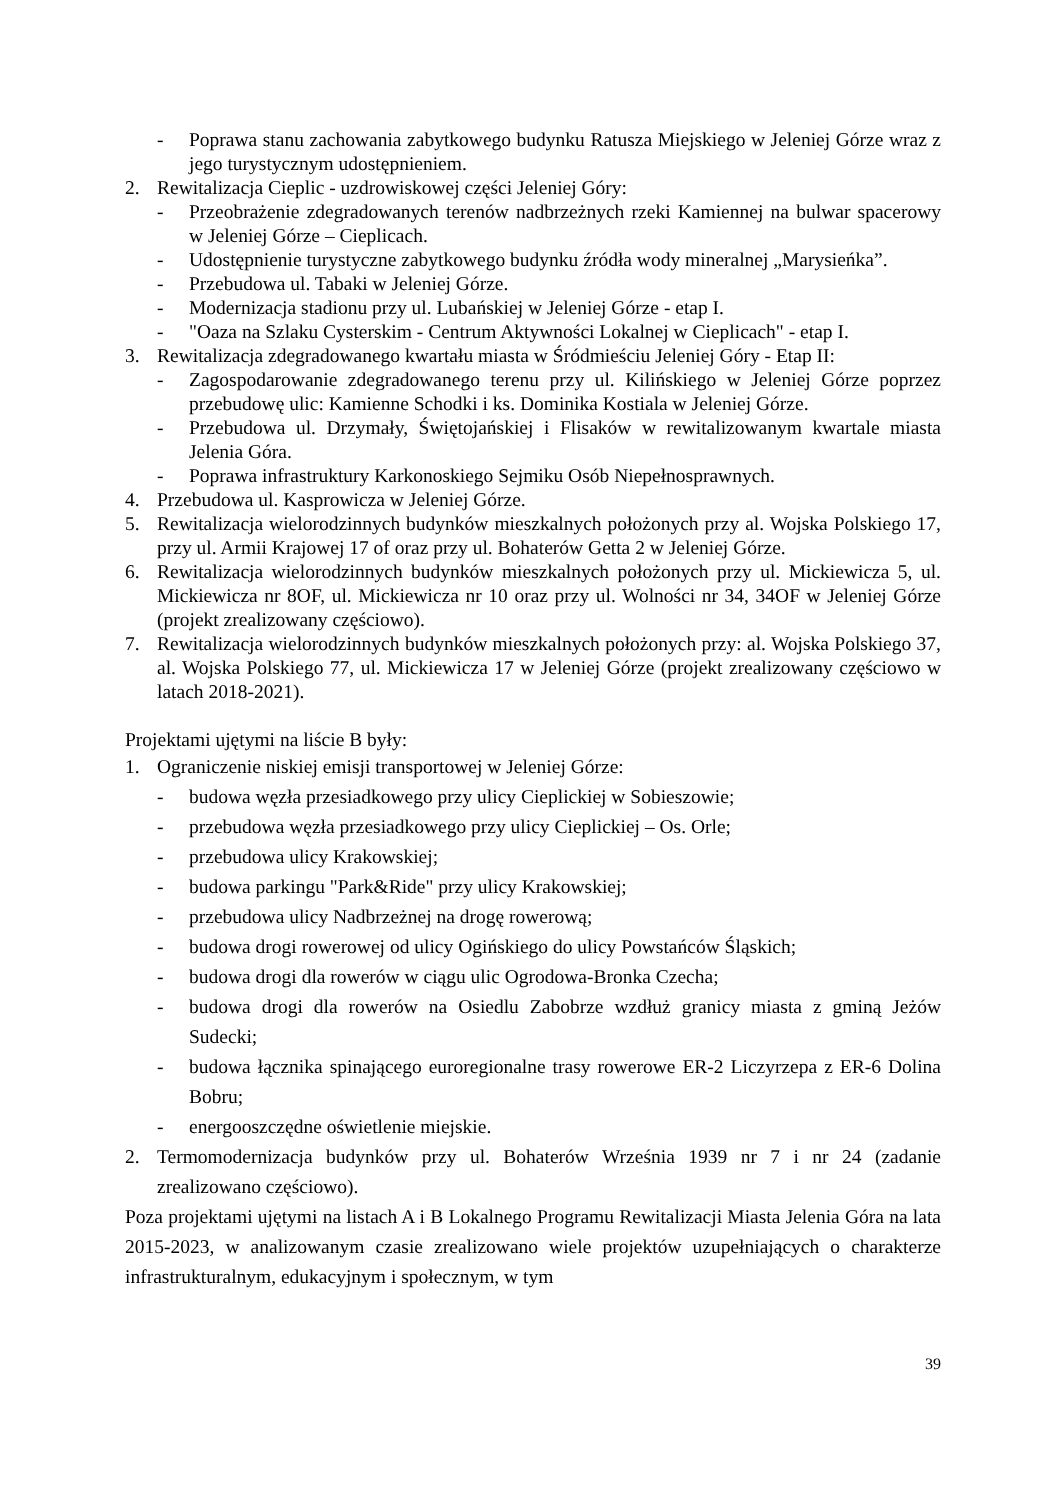- Poprawa stanu zachowania zabytkowego budynku Ratusza Miejskiego w Jeleniej Górze wraz z jego turystycznym udostępnieniem.
2. Rewitalizacja Cieplic - uzdrowiskowej części Jeleniej Góry:
- Przeobrażenie zdegradowanych terenów nadbrzeżnych rzeki Kamiennej na bulwar spacerowy w Jeleniej Górze – Cieplicach.
- Udostępnienie turystyczne zabytkowego budynku źródła wody mineralnej „Marysieńka”.
- Przebudowa ul. Tabaki w Jeleniej Górze.
- Modernizacja stadionu przy ul. Lubańskiej w Jeleniej Górze - etap I.
- "Oaza na Szlaku Cysterskim - Centrum Aktywności Lokalnej w Cieplicach" - etap I.
3. Rewitalizacja zdegradowanego kwartału miasta w Śródmieściu Jeleniej Góry - Etap II:
- Zagospodarowanie zdegradowanego terenu przy ul. Kilińskiego w Jeleniej Górze poprzez przebudowę ulic: Kamienne Schodki i ks. Dominika Kostiala w Jeleniej Górze.
- Przebudowa ul. Drzymały, Świętojańskiej i Flisaków w rewitalizowanym kwartale miasta Jelenia Góra.
- Poprawa infrastruktury Karkonoskiego Sejmiku Osób Niepełnosprawnych.
4. Przebudowa ul. Kasprowicza w Jeleniej Górze.
5. Rewitalizacja wielorodzinnych budynków mieszkalnych położonych przy al. Wojska Polskiego 17, przy ul. Armii Krajowej 17 of oraz przy ul. Bohaterów Getta 2 w Jeleniej Górze.
6. Rewitalizacja wielorodzinnych budynków mieszkalnych położonych przy ul. Mickiewicza 5, ul. Mickiewicza nr 8OF, ul. Mickiewicza nr 10 oraz przy ul. Wolności nr 34, 34OF w Jeleniej Górze (projekt zrealizowany częściowo).
7. Rewitalizacja wielorodzinnych budynków mieszkalnych położonych przy: al. Wojska Polskiego 37, al. Wojska Polskiego 77, ul. Mickiewicza 17 w Jeleniej Górze (projekt zrealizowany częściowo w latach 2018-2021).
Projektami ujętymi na liście B były:
1. Ograniczenie niskiej emisji transportowej w Jeleniej Górze:
- budowa węzła przesiadkowego przy ulicy Cieplickiej w Sobieszowie;
- przebudowa węzła przesiadkowego przy ulicy Cieplickiej – Os. Orle;
- przebudowa ulicy Krakowskiej;
- budowa parkingu "Park&Ride" przy ulicy Krakowskiej;
- przebudowa ulicy Nadbrzeżnej na drogę rowerową;
- budowa drogi rowerowej od ulicy Ogińskiego do ulicy Powstańców Śląskich;
- budowa drogi dla rowerów w ciągu ulic Ogrodowa-Bronka Czecha;
- budowa drogi dla rowerów na Osiedlu Zabobrze wzdłuż granicy miasta z gminą Jeżów Sudecki;
- budowa łącznika spinającego euroregionalne trasy rowerowe ER-2 Liczyrzepa z ER-6 Dolina Bobru;
- energooszczędne oświetlenie miejskie.
2. Termomodernizacja budynków przy ul. Bohaterów Września 1939 nr 7 i nr 24 (zadanie zrealizowano częściowo).
Poza projektami ujętymi na listach A i B Lokalnego Programu Rewitalizacji Miasta Jelenia Góra na lata 2015-2023, w analizowanym czasie zrealizowano wiele projektów uzupełniających o charakterze infrastrukturalnym, edukacyjnym i społecznym, w tym
39